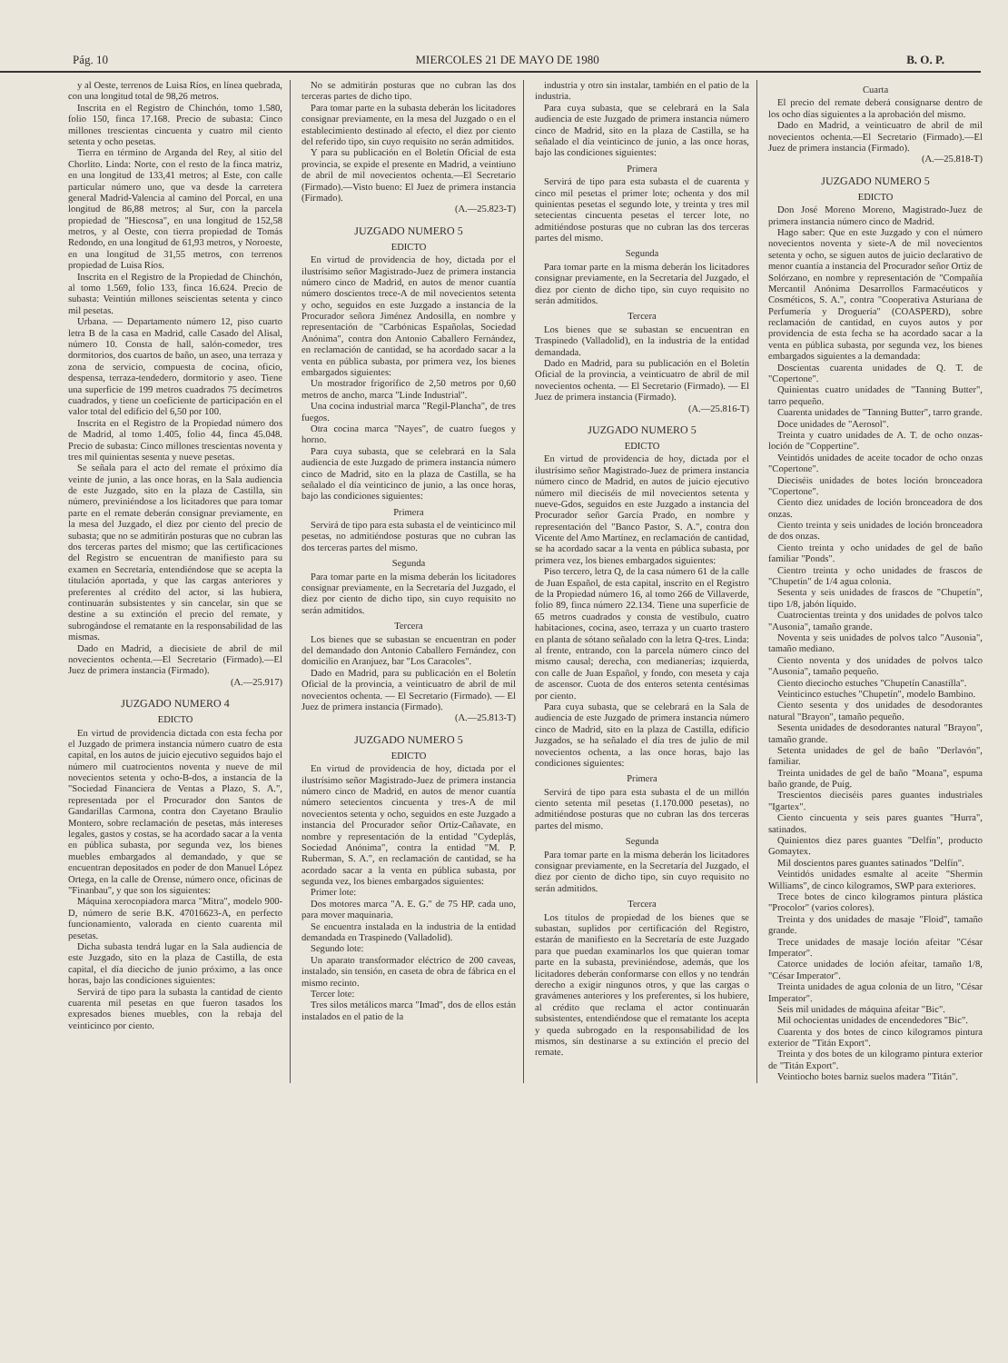Pág. 10 MIERCOLES 21 DE MAYO DE 1980 B. O. P.
y al Oeste, terrenos de Luisa Ríos, en línea quebrada, con una longitud total de 98,26 metros.
Inscrita en el Registro de Chinchón, tomo 1.580, folio 150, finca 17.168. Precio de subasta: Cinco millones trescientas cincuenta y cuatro mil ciento setenta y ocho pesetas.
Tierra en término de Arganda del Rey, al sitio del Chorlito. Linda: Norte, con el resto de la finca matriz, en una longitud de 133,41 metros; al Este, con calle particular número uno, que va desde la carretera general Madrid-Valencia al camino del Porcal, en una longitud de 86,88 metros; al Sur, con la parcela propiedad de "Hiescosa", en una longitud de 152,58 metros, y al Oeste, con tierra propiedad de Tomás Redondo, en una longitud de 61,93 metros, y Noroeste, en una longitud de 31,55 metros, con terrenos propiedad de Luisa Ríos.
Inscrita en el Registro de la Propiedad de Chinchón, al tomo 1.569, folio 133, finca 16.624. Precio de subasta: Veintiún millones seiscientas setenta y cinco mil pesetas.
Urbana. — Departamento número 12, piso cuarto letra B de la casa en Madrid, calle Casado del Alisal, número 10. Consta de hall, salón-comedor, tres dormitorios, dos cuartos de baño, un aseo, una terraza y zona de servicio, compuesta de cocina, oficio, despensa, terraza-tendedero, dormitorio y aseo. Tiene una superficie de 199 metros cuadrados 75 decímetros cuadrados, y tiene un coeficiente de participación en el valor total del edificio del 6,50 por 100.
Inscrita en el Registro de la Propiedad número dos de Madrid, al tomo 1.405, folio 44, finca 45.048. Precio de subasta: Cinco millones trescientas noventa y tres mil quinientas sesenta y nueve pesetas.
Se señala para el acto del remate el próximo día veinte de junio, a las once horas, en la Sala audiencia de este Juzgado, sito en la plaza de Castilla, sin número, previniéndose a los licitadores que para tomar parte en el remate deberán consignar previamente, en la mesa del Juzgado, el diez por ciento del precio de subasta; que no se admitirán posturas que no cubran las dos terceras partes del mismo; que las certificaciones del Registro se encuentran de manifiesto para su examen en Secretaría, entendiéndose que se acepta la titulación aportada, y que las cargas anteriores y preferentes al crédito del actor, si las hubiera, continuarán subsistentes y sin cancelar, sin que se destine a su extinción el precio del remate, y subrogándose el rematante en la responsabilidad de las mismas.
Dado en Madrid, a diecisiete de abril de mil novecientos ochenta.—El Secretario (Firmado).—El Juez de primera instancia (Firmado).
(A.—25.917)
JUZGADO NUMERO 4
EDICTO
En virtud de providencia dictada con esta fecha por el Juzgado de primera instancia número cuatro de esta capital, en los autos de juicio ejecutivo seguidos bajo el número mil cuatrocientos noventa y nueve de mil novecientos setenta y ocho-B-dos, a instancia de la "Sociedad Financiera de Ventas a Plazo, S. A.", representada por el Procurador don Santos de Gandarillas Carmona, contra don Cayetano Braulio Montero, sobre reclamación de pesetas, más intereses legales, gastos y costas, se ha acordado sacar a la venta en pública subasta, por segunda vez, los bienes muebles embargados al demandado, y que se encuentran depositados en poder de don Manuel López Ortega, en la calle de Orense, número once, oficinas de "Finanbau", y que son los siguientes:
Máquina xerocopiadora marca "Mitra", modelo 900-D, número de serie B.K. 47016623-A, en perfecto funcionamiento, valorada en ciento cuarenta mil pesetas.
Dicha subasta tendrá lugar en la Sala audiencia de este Juzgado, sito en la plaza de Castilla, de esta capital, el día diecicho de junio próximo, a las once horas, bajo las condiciones siguientes:
Servirá de tipo para la subasta la cantidad de ciento cuarenta mil pesetas en que fueron tasados los expresados bienes muebles, con la rebaja del veinticinco por ciento.
No se admitirán posturas que no cubran las dos terceras partes de dicho tipo.
Para tomar parte en la subasta deberán los licitadores consignar previamente, en la mesa del Juzgado o en el establecimiento destinado al efecto, el diez por ciento del referido tipo, sin cuyo requisito no serán admitidos.
Y para su publicación en el Boletín Oficial de esta provincia, se expide el presente en Madrid, a veintiuno de abril de mil novecientos ochenta.—El Secretario (Firmado).—Visto bueno: El Juez de primera instancia (Firmado).
(A.—25.823-T)
JUZGADO NUMERO 5
EDICTO
En virtud de providencia de hoy, dictada por el ilustrísimo señor Magistrado-Juez de primera instancia número cinco de Madrid, en autos de menor cuantía número doscientos trece-A de mil novecientos setenta y ocho, seguidos en este Juzgado a instancia de la Procurador señora Jiménez Andosilla, en nombre y representación de "Carbónicas Españolas, Sociedad Anónima", contra don Antonio Caballero Fernández, en reclamación de cantidad, se ha acordado sacar a la venta en pública subasta, por primera vez, los bienes embargados siguientes:
Un mostrador frigorífico de 2,50 metros por 0,60 metros de ancho, marca "Linde Industrial".
Una cocina industrial marca "Regil-Plancha", de tres fuegos.
Otra cocina marca "Nayes", de cuatro fuegos y horno.
Para cuya subasta, que se celebrará en la Sala audiencia de este Juzgado de primera instancia número cinco de Madrid, sito en la plaza de Castilla, se ha señalado el día veinticinco de junio, a las once horas, bajo las condiciones siguientes:
Primera
Servirá de tipo para esta subasta el de veinticinco mil pesetas, no admitiéndose posturas que no cubran las dos terceras partes del mismo.
Segunda
Para tomar parte en la misma deberán los licitadores consignar previamente, en la Secretaría del Juzgado, el diez por ciento de dicho tipo, sin cuyo requisito no serán admitidos.
Tercera
Los bienes que se subastan se encuentran en poder del demandado don Antonio Caballero Fernández, con domicilio en Aranjuez, bar "Los Caracoles".
Dado en Madrid, para su publicación en el Boletín Oficial de la provincia, a veinticuatro de abril de mil novecientos ochenta. — El Secretario (Firmado). — El Juez de primera instancia (Firmado).
(A.—25.813-T)
JUZGADO NUMERO 5
EDICTO
En virtud de providencia de hoy, dictada por el ilustrísimo señor Magistrado-Juez de primera instancia número cinco de Madrid, en autos de menor cuantía número setecientos cincuenta y tres-A de mil novecientos setenta y ocho, seguidos en este Juzgado a instancia del Procurador señor Ortiz-Cañavate, en nombre y representación de la entidad "Cydeplás, Sociedad Anónima", contra la entidad "M. P. Ruberman, S. A.", en reclamación de cantidad, se ha acordado sacar a la venta en pública subasta, por segunda vez, los bienes embargados siguientes:
Primer lote:
Dos motores marca "A. E. G." de 75 HP. cada uno, para mover maquinaria.
Se encuentra instalada en la industria de la entidad demandada en Traspinedo (Valladolid).
Segundo lote:
Un aparato transformador eléctrico de 200 caveas, instalado, sin tensión, en caseta de obra de fábrica en el mismo recinto.
Tercer lote:
Tres silos metálicos marca "Imad", dos de ellos están instalados en el patio de la
industria y otro sin instalar, también en el patio de la industria.
Para cuya subasta, que se celebrará en la Sala audiencia de este Juzgado de primera instancia número cinco de Madrid, sito en la plaza de Castilla, se ha señalado el día veinticinco de junio, a las once horas, bajo las condiciones siguientes:
Primera
Servirá de tipo para esta subasta el de cuarenta y cinco mil pesetas el primer lote; ochenta y dos mil quinientas pesetas el segundo lote, y treinta y tres mil setecientas cincuenta pesetas el tercer lote, no admitiéndose posturas que no cubran las dos terceras partes del mismo.
Segunda
Para tomar parte en la misma deberán los licitadores consignar previamente, en la Secretaría del Juzgado, el diez por ciento de dicho tipo, sin cuyo requisito no serán admitidos.
Tercera
Los bienes que se subastan se encuentran en Traspinedo (Valladolid), en la industria de la entidad demandada.
Dado en Madrid, para su publicación en el Boletín Oficial de la provincia, a veinticuatro de abril de mil novecientos ochenta. — El Secretario (Firmado). — El Juez de primera instancia (Firmado).
(A.—25.816-T)
JUZGADO NUMERO 5
EDICTO
En virtud de providencia de hoy, dictada por el ilustrísimo señor Magistrado-Juez de primera instancia número cinco de Madrid, en autos de juicio ejecutivo número mil dieciséis de mil novecientos setenta y nueve-Gdos, seguidos en este Juzgado a instancia del Procurador señor García Prado, en nombre y representación del "Banco Pastor, S. A.", contra don Vicente del Amo Martínez, en reclamación de cantidad, se ha acordado sacar a la venta en pública subasta, por primera vez, los bienes embargados siguientes:
Piso tercero, letra Q, de la casa número 61 de la calle de Juan Español, de esta capital, inscrito en el Registro de la Propiedad número 16, al tomo 266 de Villaverde, folio 89, finca número 22.134. Tiene una superficie de 65 metros cuadrados y consta de vestíbulo, cuatro habitaciones, cocina, aseo, terraza y un cuarto trastero en planta de sótano señalado con la letra Q-tres. Linda: al frente, entrando, con la parcela número cinco del mismo causal; derecha, con medianerías; izquierda, con calle de Juan Español, y fondo, con meseta y caja de ascensor. Cuota de dos enteros setenta centésimas por ciento.
Para cuya subasta, que se celebrará en la Sala de audiencia de este Juzgado de primera instancia número cinco de Madrid, sito en la plaza de Castilla, edificio Juzgados, se ha señalado el día tres de julio de mil novecientos ochenta, a las once horas, bajo las condiciones siguientes:
Primera
Servirá de tipo para esta subasta el de un millón ciento setenta mil pesetas (1.170.000 pesetas), no admitiéndose posturas que no cubran las dos terceras partes del mismo.
Segunda
Para tomar parte en la misma deberán los licitadores consignar previamente, en la Secretaría del Juzgado, el diez por ciento de dicho tipo, sin cuyo requisito no serán admitidos.
Tercera
Los títulos de propiedad de los bienes que se subastan, suplidos por certificación del Registro, estarán de manifiesto en la Secretaría de este Juzgado para que puedan examinarlos los que quieran tomar parte en la subasta, previniéndose, además, que los licitadores deberán conformarse con ellos y no tendrán derecho a exigir ningunos otros, y que las cargas o gravámenes anteriores y los preferentes, si los hubiere, al crédito que reclama el actor continuarán subsistentes, entendiéndose que el rematante los acepta y queda subrogado en la responsabilidad de los mismos, sin destinarse a su extinción el precio del remate.
Cuarta
El precio del remate deberá consignarse dentro de los ocho días siguientes a la aprobación del mismo.
Dado en Madrid, a veinticuatro de abril de mil novecientos ochenta.—El Secretario (Firmado).—El Juez de primera instancia (Firmado).
(A.—25.818-T)
JUZGADO NUMERO 5
EDICTO
Don José Moreno Moreno, Magistrado-Juez de primera instancia número cinco de Madrid.
Hago saber: Que en este Juzgado y con el número novecientos noventa y siete-A de mil novecientos setenta y ocho, se siguen autos de juicio declarativo de menor cuantía a instancia del Procurador señor Ortiz de Solórzano, en nombre y representación de "Compañía Mercantil Anónima Desarrollos Farmacéuticos y Cosméticos, S. A.", contra "Cooperativa Asturiana de Perfumería y Droguería" (COASPERD), sobre reclamación de cantidad, en cuyos autos y por providencia de esta fecha se ha acordado sacar a la venta en pública subasta, por segunda vez, los bienes embargados siguientes a la demandada:
Doscientas cuarenta unidades de Q. T. de "Copertone".
Quinientas cuatro unidades de "Tanning Butter", tarro pequeño.
Cuarenta unidades de "Tanning Butter", tarro grande.
Doce unidades de "Aerosol".
Treinta y cuatro unidades de A. T. de ocho onzas-loción de "Coppertine".
Veintidós unidades de aceite tocador de ocho onzas "Copertone".
Dieciséis unidades de botes loción bronceadora "Copertone".
Ciento diez unidades de loción bronceadora de dos onzas.
Ciento treinta y seis unidades de loción bronceadora de dos onzas.
Ciento treinta y ocho unidades de gel de baño familiar "Ponds".
Cientro treinta y ocho unidades de frascos de "Chupetín" de 1/4 agua colonia.
Sesenta y seis unidades de frascos de "Chupetín", tipo 1/8, jabón líquido.
Cuatrocientas treinta y dos unidades de polvos talco "Ausonia", tamaño grande.
Noventa y seis unidades de polvos talco "Ausonia", tamaño mediano.
Ciento noventa y dos unidades de polvos talco "Ausonia", tamaño pequeño.
Ciento dieciocho estuches "Chupetín Canastilla".
Veinticinco estuches "Chupetín", modelo Bambino.
Ciento sesenta y dos unidades de desodorantes natural "Brayon", tamaño pequeño.
Sesenta unidades de desodorantes natural "Brayon", tamaño grande.
Setenta unidades de gel de baño "Derlavón", familiar.
Treinta unidades de gel de baño "Moana", espuma baño grande, de Puig.
Trescientos dieciséis pares guantes industriales "Igartex".
Ciento cincuenta y seis pares guantes "Hurra", satinados.
Quinientos diez pares guantes "Delfín", producto Gomaytex.
Mil doscientos pares guantes satinados "Delfín".
Veintidós unidades esmalte al aceite "Shermin Williams", de cinco kilogramos, SWP para exteriores.
Trece botes de cinco kilogramos pintura plástica "Procolor" (varios colores).
Treinta y dos unidades de masaje "Floid", tamaño grande.
Trece unidades de masaje loción afeitar "César Imperator".
Catorce unidades de loción afeitar, tamaño 1/8, "César Imperator".
Treinta unidades de agua colonia de un litro, "César Imperator".
Seis mil unidades de máquina afeitar "Bic".
Mil ochocientas unidades de encendedores "Bic".
Cuarenta y dos botes de cinco kilogramos pintura exterior de "Titán Export".
Treinta y dos botes de un kilogramo pintura exterior de "Titán Export".
Veintiocho botes barniz suelos madera "Titán".